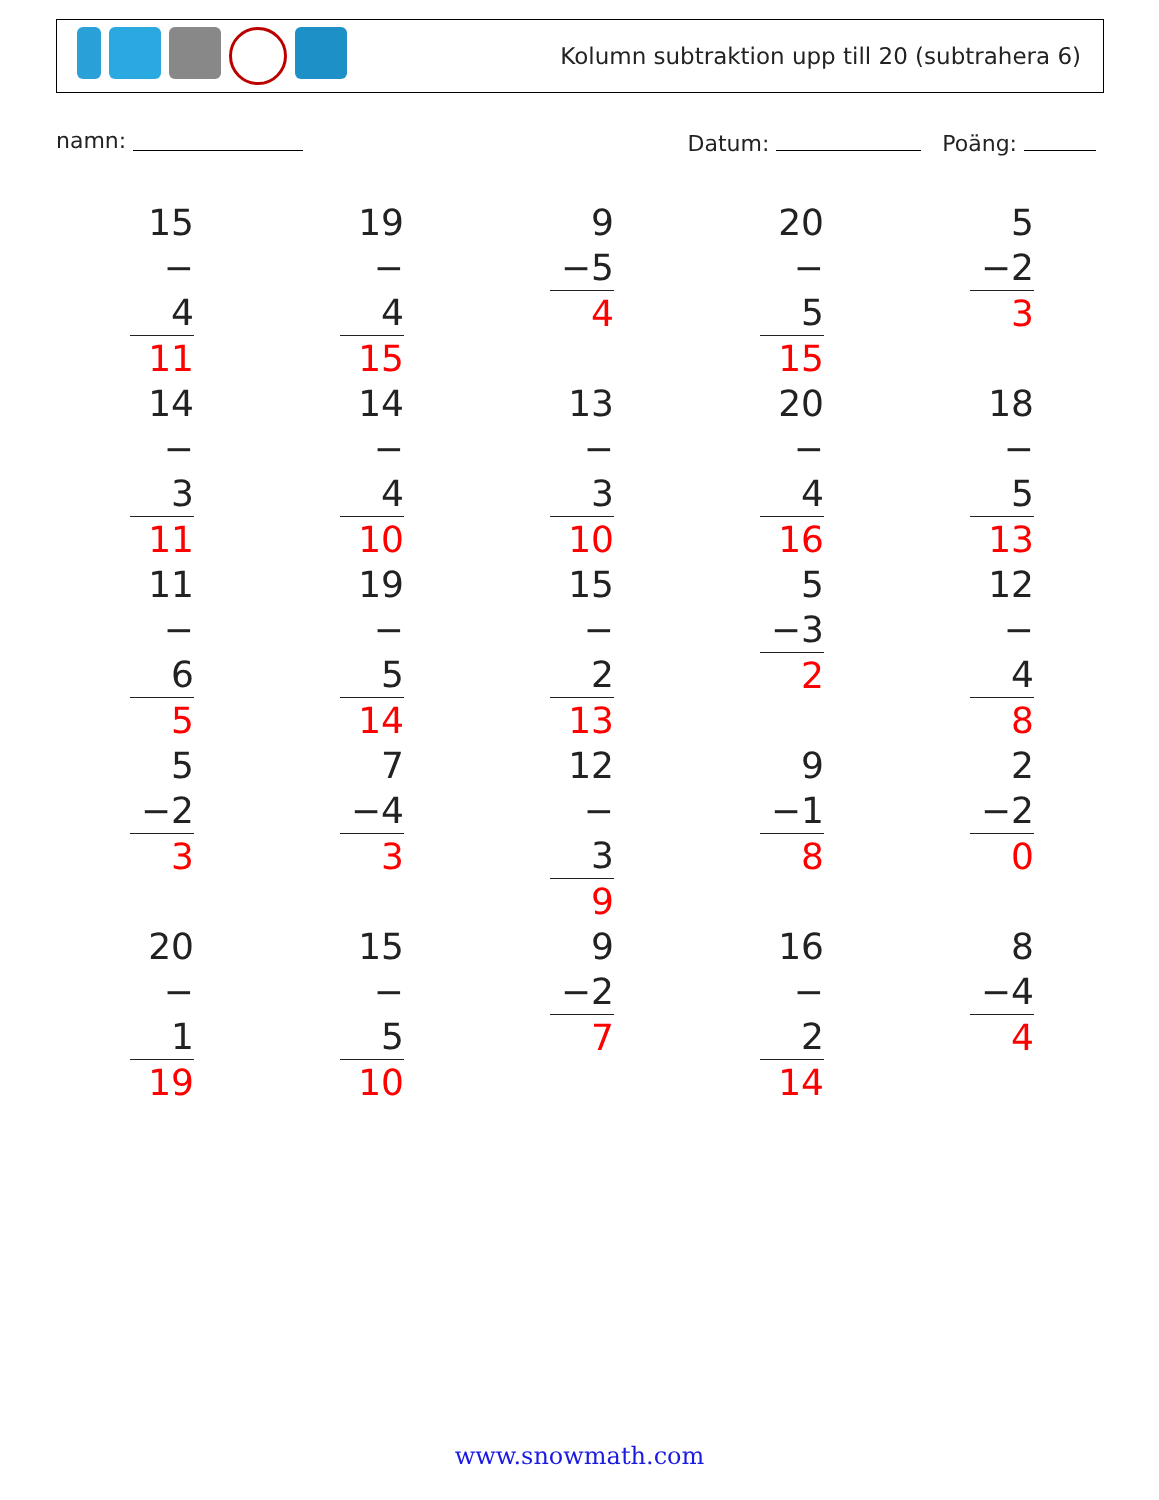Kolumn subtraktion upp till 20 (subtrahera 6)
namn:
Datum: Poäng:
| 15 − 4 11 | 19 − 4 15 | 9 −5 4 | 20 − 5 15 | 5 −2 3 |
| 14 − 3 11 | 14 − 4 10 | 13 − 3 10 | 20 − 4 16 | 18 − 5 13 |
| 11 − 6 5 | 19 − 5 14 | 15 − 2 13 | 5 −3 2 | 12 − 4 8 |
| 5 −2 3 | 7 −4 3 | 12 − 3 9 | 9 −1 8 | 2 −2 0 |
| 20 − 1 19 | 15 − 5 10 | 9 −2 7 | 16 − 2 14 | 8 −4 4 |
www.snowmath.com